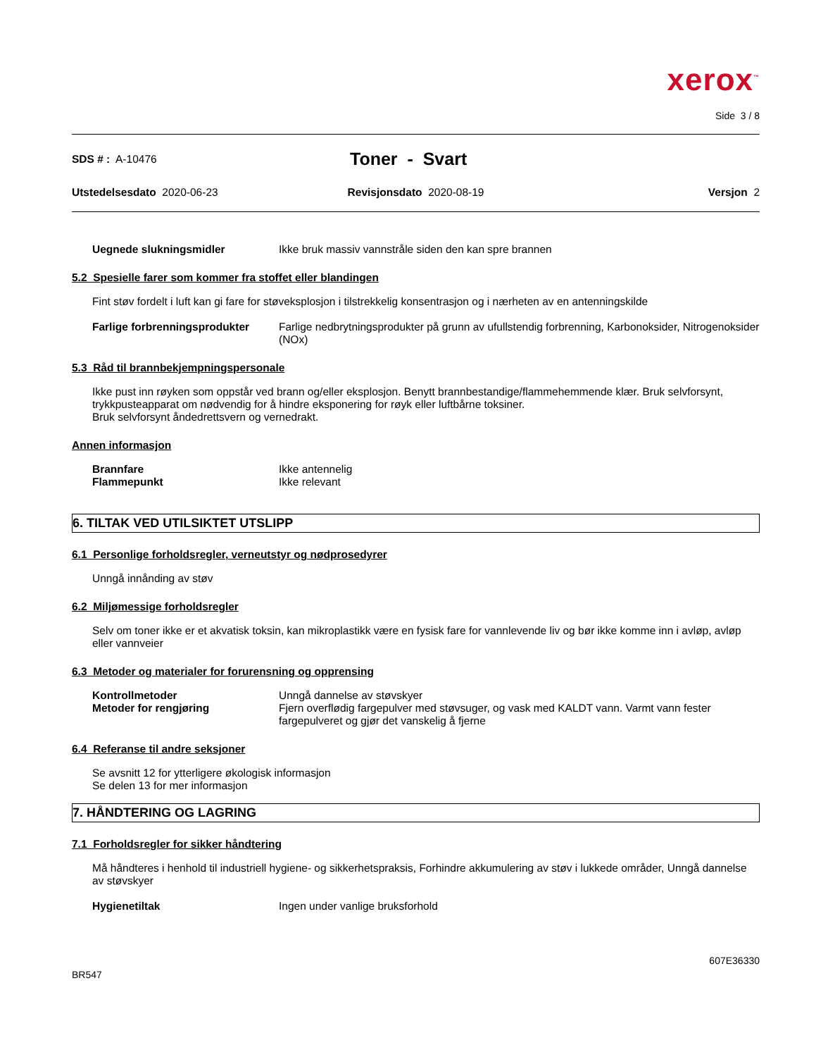xerox<sup>™</sup>
Side 3 / 8
SDS # : A-10476
Toner - Svart
Utstedelsesdato 2020-06-23 Revisjonsdato 2020-08-19 Versjon 2
Uegnede slukningsmidler Ikke bruk massiv vannstråle siden den kan spre brannen
5.2 Spesielle farer som kommer fra stoffet eller blandingen
Fint støv fordelt i luft kan gi fare for støveksplosjon i tilstrekkelig konsentrasjon og i nærheten av en antenningskilde
Farlige forbrenningsprodukter
Farlige nedbrytningsprodukter på grunn av ufullstendig forbrenning, Karbonoksider, Nitrogenoksider (NOx)
5.3 Råd til brannbekjempningspersonale
Ikke pust inn røyken som oppstår ved brann og/eller eksplosjon. Benytt brannbestandige/flammehemmende klær. Bruk selvforsynt, trykkpusteapparat om nødvendig for å hindre eksponering for røyk eller luftbårne toksiner.
Bruk selvforsynt åndedrettsvern og vernedrakt.
Annen informasjon
Brannfare Ikke antennelig
Flammepunkt Ikke relevant
6. TILTAK VED UTILSIKTET UTSLIPP
6.1 Personlige forholdsregler, verneutstyr og nødprosedyrer
Unngå innånding av støv
6.2 Miljømessige forholdsregler
Selv om toner ikke er et akvatisk toksin, kan mikroplastikk være en fysisk fare for vannlevende liv og bør ikke komme inn i avløp, avløp eller vannveier
6.3 Metoder og materialer for forurensning og opprensing
Kontrollmetoder Unngå dannelse av støvskyer
Metoder for rengjøring Fjern overflødig fargepulver med støvsuger, og vask med KALDT vann. Varmt vann fester fargepulveret og gjør det vanskelig å fjerne
6.4 Referanse til andre seksjoner
Se avsnitt 12 for ytterligere økologisk informasjon
Se delen 13 for mer informasjon
7. HÅNDTERING OG LAGRING
7.1 Forholdsregler for sikker håndtering
Må håndteres i henhold til industriell hygiene- og sikkerhetspraksis, Forhindre akkumulering av støv i lukkede områder, Unngå dannelse av støvskyer
Hygienetiltak Ingen under vanlige bruksforhold
607E36330
BR547